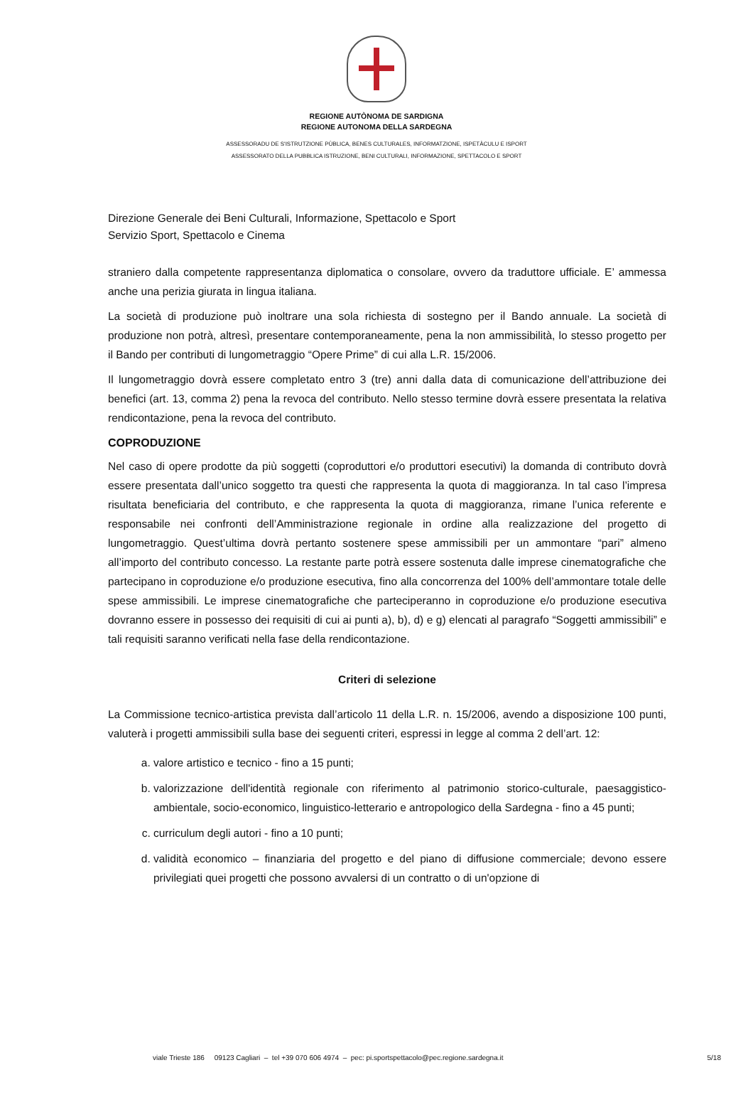REGIONE AUTÒNOMA DE SARDIGNA
REGIONE AUTONOMA DELLA SARDEGNA
ASSESSORADU DE S'ISTRUTZIONE PÙBLICA, BENES CULTURALES, INFORMATZIONE, ISPETÀCULU E ISPORT
ASSESSORATO DELLA PUBBLICA ISTRUZIONE, BENI CULTURALI, INFORMAZIONE, SPETTACOLO E SPORT
Direzione Generale dei Beni Culturali, Informazione, Spettacolo e Sport
Servizio Sport, Spettacolo e Cinema
straniero dalla competente rappresentanza diplomatica o consolare, ovvero da traduttore ufficiale. E’ ammessa anche una perizia giurata in lingua italiana.
La società di produzione può inoltrare una sola richiesta di sostegno per il Bando annuale. La società di produzione non potrà, altresì, presentare contemporaneamente, pena la non ammissibilità, lo stesso progetto per il Bando per contributi di lungometraggio “Opere Prime” di cui alla L.R. 15/2006.
Il lungometraggio dovrà essere completato entro 3 (tre) anni dalla data di comunicazione dell’attribuzione dei benefici (art. 13, comma 2) pena la revoca del contributo. Nello stesso termine dovrà essere presentata la relativa rendicontazione, pena la revoca del contributo.
COPRODUZIONE
Nel caso di opere prodotte da più soggetti (coproduttori e/o produttori esecutivi) la domanda di contributo dovrà essere presentata dall’unico soggetto tra questi che rappresenta la quota di maggioranza. In tal caso l’impresa risultata beneficiaria del contributo, e che rappresenta la quota di maggioranza, rimane l’unica referente e responsabile nei confronti dell’Amministrazione regionale in ordine alla realizzazione del progetto di lungometraggio. Quest’ultima dovrà pertanto sostenere spese ammissibili per un ammontare “pari” almeno all’importo del contributo concesso. La restante parte potrà essere sostenuta dalle imprese cinematografiche che partecipano in coproduzione e/o produzione esecutiva, fino alla concorrenza del 100% dell’ammontare totale delle spese ammissibili. Le imprese cinematografiche che parteciperanno in coproduzione e/o produzione esecutiva dovranno essere in possesso dei requisiti di cui ai punti a), b), d) e g) elencati al paragrafo “Soggetti ammissibili” e tali requisiti saranno verificati nella fase della rendicontazione.
Criteri di selezione
La Commissione tecnico-artistica prevista dall’articolo 11 della L.R. n. 15/2006, avendo a disposizione 100 punti, valuterà i progetti ammissibili sulla base dei seguenti criteri, espressi in legge al comma 2 dell’art. 12:
a. valore artistico e tecnico - fino a 15 punti;
b. valorizzazione dell'identità regionale con riferimento al patrimonio storico-culturale, paesaggistico-ambientale, socio-economico, linguistico-letterario e antropologico della Sardegna - fino a 45 punti;
c. curriculum degli autori - fino a 10 punti;
d. validità economico – finanziaria del progetto e del piano di diffusione commerciale; devono essere privilegiati quei progetti che possono avvalersi di un contratto o di un'opzione di
viale Trieste 186 09123 Cagliari – tel +39 070 606 4974 – pec: pi.sportspettacolo@pec.regione.sardegna.it 5/18